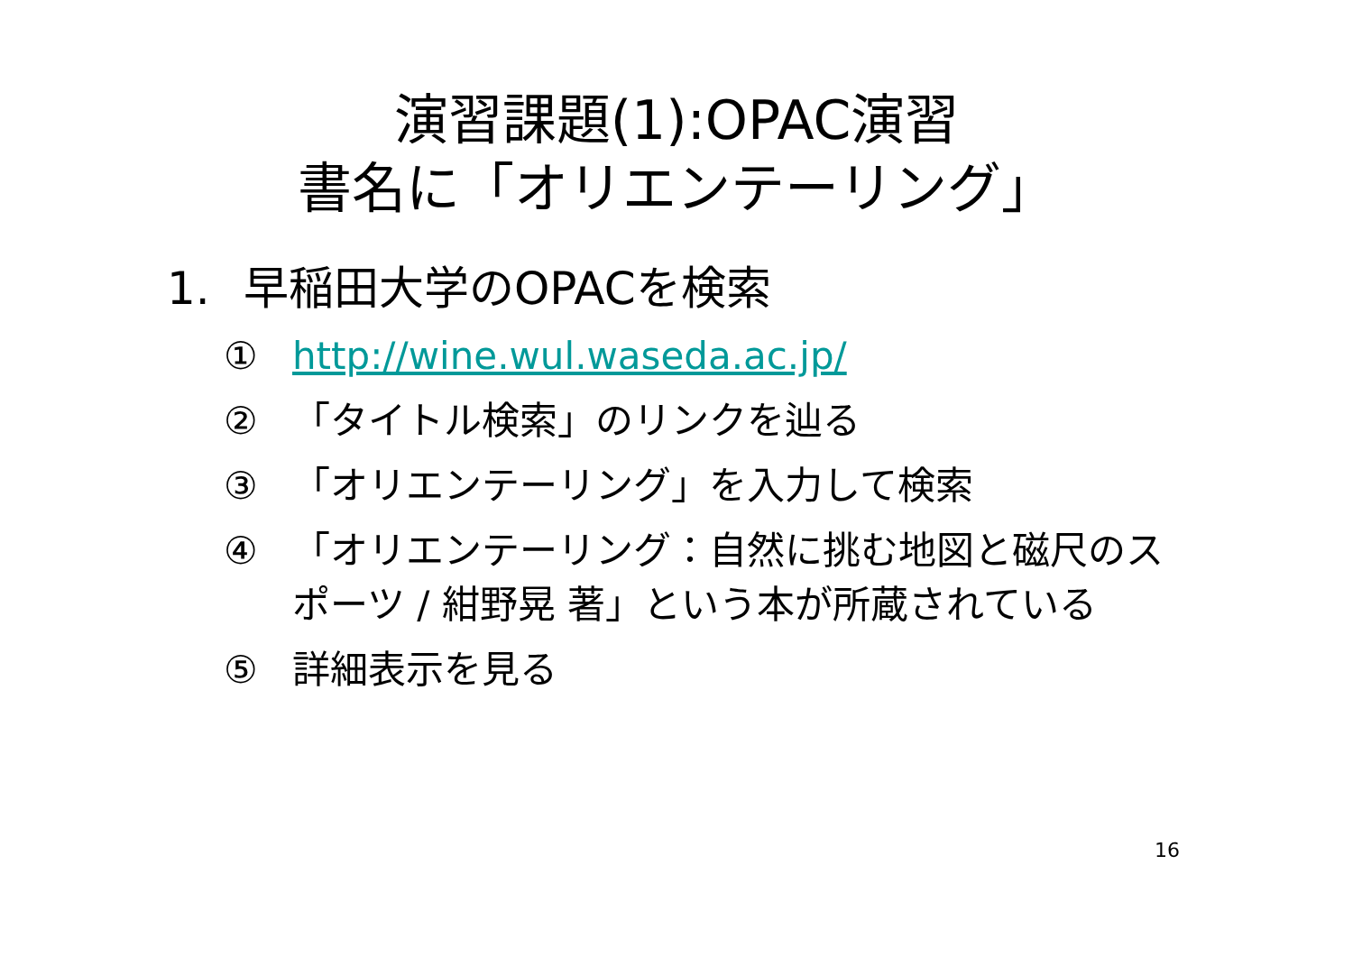演習課題(1):OPAC演習
書名に「オリエンテーリング」
1. 早稲田大学のOPACを検索
① http://wine.wul.waseda.ac.jp/
② 「タイトル検索」のリンクを辿る
③ 「オリエンテーリング」を入力して検索
④ 「オリエンテーリング：自然に挑む地図と磁尺のスポーツ / 紺野晃 著」という本が所蔵されている
⑤ 詳細表示を見る
16